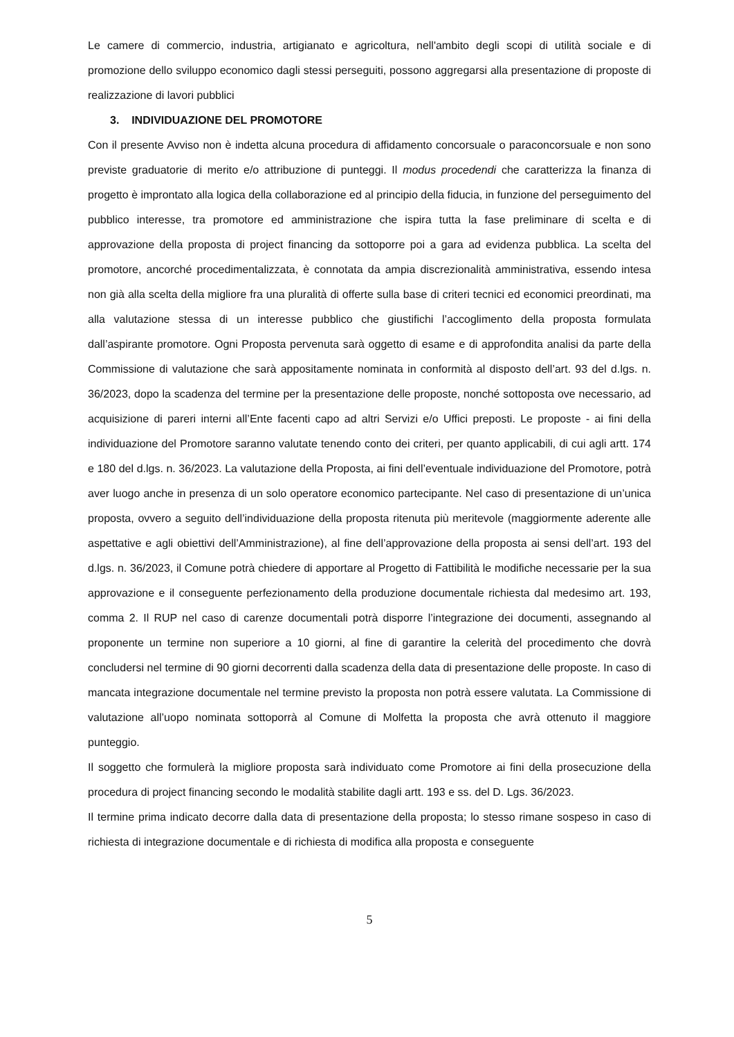Le camere di commercio, industria, artigianato e agricoltura, nell'ambito degli scopi di utilità sociale e di promozione dello sviluppo economico dagli stessi perseguiti, possono aggregarsi alla presentazione di proposte di realizzazione di lavori pubblici
3. INDIVIDUAZIONE DEL PROMOTORE
Con il presente Avviso non è indetta alcuna procedura di affidamento concorsuale o paraconcorsuale e non sono previste graduatorie di merito e/o attribuzione di punteggi. Il modus procedendi che caratterizza la finanza di progetto è improntato alla logica della collaborazione ed al principio della fiducia, in funzione del perseguimento del pubblico interesse, tra promotore ed amministrazione che ispira tutta la fase preliminare di scelta e di approvazione della proposta di project financing da sottoporre poi a gara ad evidenza pubblica. La scelta del promotore, ancorché procedimentalizzata, è connotata da ampia discrezionalità amministrativa, essendo intesa non già alla scelta della migliore fra una pluralità di offerte sulla base di criteri tecnici ed economici preordinati, ma alla valutazione stessa di un interesse pubblico che giustifichi l’accoglimento della proposta formulata dall’aspirante promotore. Ogni Proposta pervenuta sarà oggetto di esame e di approfondita analisi da parte della Commissione di valutazione che sarà appositamente nominata in conformità al disposto dell’art. 93 del d.lgs. n. 36/2023, dopo la scadenza del termine per la presentazione delle proposte, nonché sottoposta ove necessario, ad acquisizione di pareri interni all’Ente facenti capo ad altri Servizi e/o Uffici preposti. Le proposte - ai fini della individuazione del Promotore saranno valutate tenendo conto dei criteri, per quanto applicabili, di cui agli artt. 174 e 180 del d.lgs. n. 36/2023. La valutazione della Proposta, ai fini dell’eventuale individuazione del Promotore, potrà aver luogo anche in presenza di un solo operatore economico partecipante. Nel caso di presentazione di un’unica proposta, ovvero a seguito dell’individuazione della proposta ritenuta più meritevole (maggiormente aderente alle aspettative e agli obiettivi dell’Amministrazione), al fine dell’approvazione della proposta ai sensi dell’art. 193 del d.lgs. n. 36/2023, il Comune potrà chiedere di apportare al Progetto di Fattibilità le modifiche necessarie per la sua approvazione e il conseguente perfezionamento della produzione documentale richiesta dal medesimo art. 193, comma 2. Il RUP nel caso di carenze documentali potrà disporre l’integrazione dei documenti, assegnando al proponente un termine non superiore a 10 giorni, al fine di garantire la celerità del procedimento che dovrà concludersi nel termine di 90 giorni decorrenti dalla scadenza della data di presentazione delle proposte. In caso di mancata integrazione documentale nel termine previsto la proposta non potrà essere valutata. La Commissione di valutazione all’uopo nominata sottoporrà al Comune di Molfetta la proposta che avrà ottenuto il maggiore punteggio.
Il soggetto che formulerà la migliore proposta sarà individuato come Promotore ai fini della prosecuzione della procedura di project financing secondo le modalità stabilite dagli artt. 193 e ss. del D. Lgs. 36/2023.
Il termine prima indicato decorre dalla data di presentazione della proposta; lo stesso rimane sospeso in caso di richiesta di integrazione documentale e di richiesta di modifica alla proposta e conseguente
5